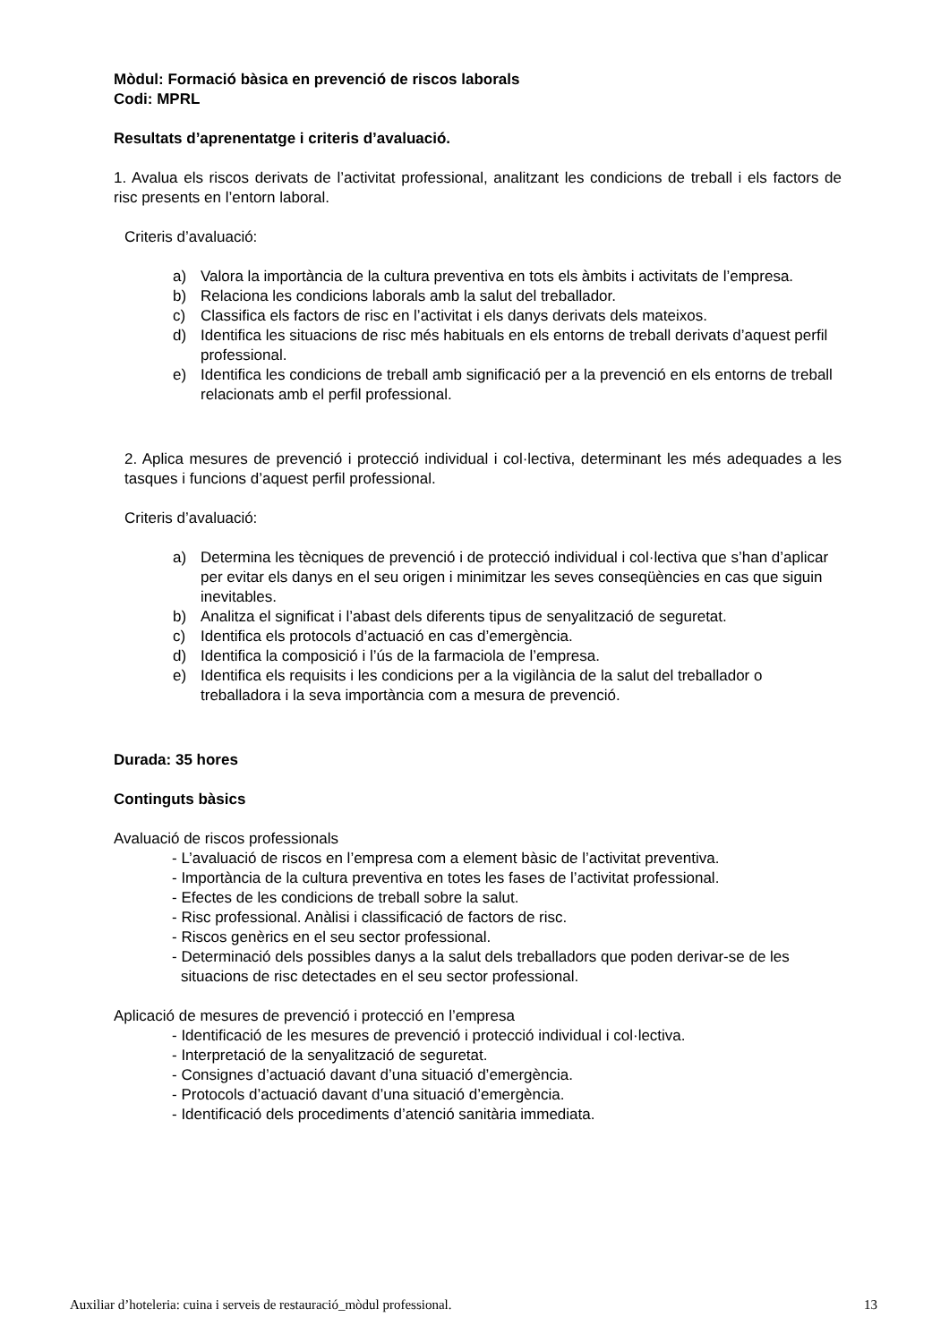Mòdul: Formació bàsica en prevenció de riscos laborals
Codi: MPRL
Resultats d’aprenentatge i criteris d’avaluació.
1. Avalua els riscos derivats de l’activitat professional, analitzant les condicions de treball i els factors de risc presents en l’entorn laboral.
Criteris d’avaluació:
a) Valora la importància de la cultura preventiva en tots els àmbits i activitats de l’empresa.
b) Relaciona les condicions laborals amb la salut del treballador.
c) Classifica els factors de risc en l’activitat i els danys derivats dels mateixos.
d) Identifica les situacions de risc més habituals en els entorns de treball derivats d’aquest perfil professional.
e) Identifica les condicions de treball amb significació per a la prevenció en els entorns de treball relacionats amb el perfil professional.
2. Aplica mesures de prevenció i protecció individual i col·lectiva, determinant les més adequades a les tasques i funcions d’aquest perfil professional.
Criteris d’avaluació:
a) Determina les tècniques de prevenció i de protecció individual i col·lectiva que s’han d’aplicar per evitar els danys en el seu origen i minimitzar les seves conseqüències en cas que siguin inevitables.
b) Analitza el significat i l’abast dels diferents tipus de senyalització de seguretat.
c) Identifica els protocols d’actuació en cas d’emergència.
d) Identifica la composició i l’ús de la farmaciola de l’empresa.
e) Identifica els requisits i les condicions per a la vigilància de la salut del treballador o treballadora i la seva importància com a mesura de prevenció.
Durada: 35 hores
Continguts bàsics
Avaluació de riscos professionals
- L’avaluació de riscos en l’empresa com a element bàsic de l’activitat preventiva.
- Importància de la cultura preventiva en totes les fases de l’activitat professional.
- Efectes de les condicions de treball sobre la salut.
- Risc professional. Anàlisi i classificació de factors de risc.
- Riscos genèrics en el seu sector professional.
- Determinació dels possibles danys a la salut dels treballadors que poden derivar-se de les situacions de risc detectades en el seu sector professional.
Aplicació de mesures de prevenció i protecció en l’empresa
- Identificació de les mesures de prevenció i protecció individual i col·lectiva.
- Interpretació de la senyalització de seguretat.
- Consignes d’actuació davant d’una situació d’emergència.
- Protocols d’actuació davant d’una situació d’emergència.
- Identificació dels procediments d’atenció sanitària immediata.
Auxiliar d’hoteleria: cuina i serveis de restauració_mòdul professional. 13